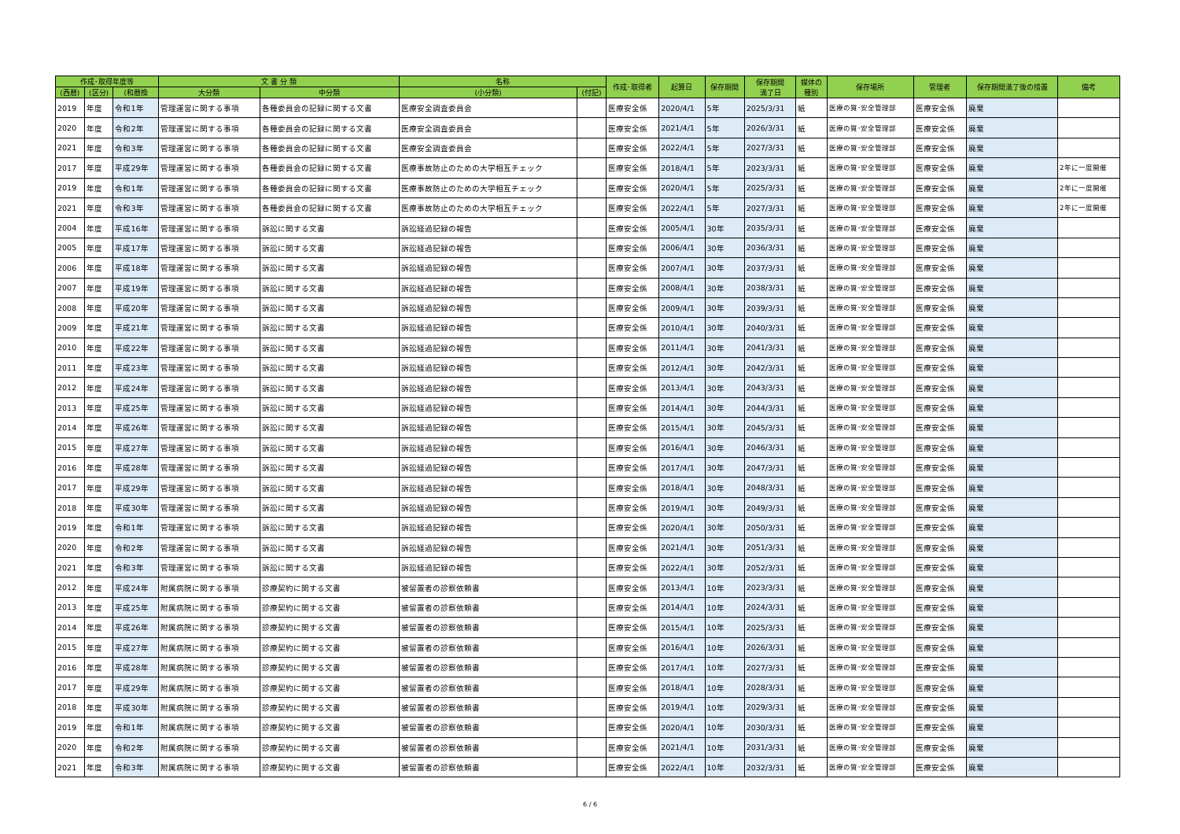| 作成･取得年度等 | | | 文 書 分 類 | | 名称 | | 作成･取得者 | 起算日 | 保存期間 | 保存期間 満了日 | 媒体の 種別 | 保存場所 | 管理者 | 保存期間満了後の措置 | 備考 |
| --- | --- | --- | --- | --- | --- | --- | --- | --- | --- | --- | --- | --- | --- | --- | --- |
| (西暦) | (区分) | (和暦換 | 大分類 | 中分類 | (小分類) | (付記) | | | | | | | | | |
| 2019 | 年度 | 令和1年 | 管理運営に関する事項 | 各種委員会の記録に関する文書 | 医療安全調査委員会 | | 医療安全係 | 2020/4/1 | 5年 | 2025/3/31 | 紙 | 医療の質･安全管理部 | 医療安全係 | 廃棄 | |
| 2020 | 年度 | 令和2年 | 管理運営に関する事項 | 各種委員会の記録に関する文書 | 医療安全調査委員会 | | 医療安全係 | 2021/4/1 | 5年 | 2026/3/31 | 紙 | 医療の質･安全管理部 | 医療安全係 | 廃棄 | |
| 2021 | 年度 | 令和3年 | 管理運営に関する事項 | 各種委員会の記録に関する文書 | 医療安全調査委員会 | | 医療安全係 | 2022/4/1 | 5年 | 2027/3/31 | 紙 | 医療の質･安全管理部 | 医療安全係 | 廃棄 | |
| 2017 | 年度 | 平成29年 | 管理運営に関する事項 | 各種委員会の記録に関する文書 | 医療事故防止のための大学相互チェック | | 医療安全係 | 2018/4/1 | 5年 | 2023/3/31 | 紙 | 医療の質･安全管理部 | 医療安全係 | 廃棄 | 2年に一度開催 |
| 2019 | 年度 | 令和1年 | 管理運営に関する事項 | 各種委員会の記録に関する文書 | 医療事故防止のための大学相互チェック | | 医療安全係 | 2020/4/1 | 5年 | 2025/3/31 | 紙 | 医療の質･安全管理部 | 医療安全係 | 廃棄 | 2年に一度開催 |
| 2021 | 年度 | 令和3年 | 管理運営に関する事項 | 各種委員会の記録に関する文書 | 医療事故防止のための大学相互チェック | | 医療安全係 | 2022/4/1 | 5年 | 2027/3/31 | 紙 | 医療の質･安全管理部 | 医療安全係 | 廃棄 | 2年に一度開催 |
| 2004 | 年度 | 平成16年 | 管理運営に関する事項 | 訴訟に関する文書 | 訴訟経過記録の報告 | | 医療安全係 | 2005/4/1 | 30年 | 2035/3/31 | 紙 | 医療の質･安全管理部 | 医療安全係 | 廃棄 | |
| 2005 | 年度 | 平成17年 | 管理運営に関する事項 | 訴訟に関する文書 | 訴訟経過記録の報告 | | 医療安全係 | 2006/4/1 | 30年 | 2036/3/31 | 紙 | 医療の質･安全管理部 | 医療安全係 | 廃棄 | |
| 2006 | 年度 | 平成18年 | 管理運営に関する事項 | 訴訟に関する文書 | 訴訟経過記録の報告 | | 医療安全係 | 2007/4/1 | 30年 | 2037/3/31 | 紙 | 医療の質･安全管理部 | 医療安全係 | 廃棄 | |
| 2007 | 年度 | 平成19年 | 管理運営に関する事項 | 訴訟に関する文書 | 訴訟経過記録の報告 | | 医療安全係 | 2008/4/1 | 30年 | 2038/3/31 | 紙 | 医療の質･安全管理部 | 医療安全係 | 廃棄 | |
| 2008 | 年度 | 平成20年 | 管理運営に関する事項 | 訴訟に関する文書 | 訴訟経過記録の報告 | | 医療安全係 | 2009/4/1 | 30年 | 2039/3/31 | 紙 | 医療の質･安全管理部 | 医療安全係 | 廃棄 | |
| 2009 | 年度 | 平成21年 | 管理運営に関する事項 | 訴訟に関する文書 | 訴訟経過記録の報告 | | 医療安全係 | 2010/4/1 | 30年 | 2040/3/31 | 紙 | 医療の質･安全管理部 | 医療安全係 | 廃棄 | |
| 2010 | 年度 | 平成22年 | 管理運営に関する事項 | 訴訟に関する文書 | 訴訟経過記録の報告 | | 医療安全係 | 2011/4/1 | 30年 | 2041/3/31 | 紙 | 医療の質･安全管理部 | 医療安全係 | 廃棄 | |
| 2011 | 年度 | 平成23年 | 管理運営に関する事項 | 訴訟に関する文書 | 訴訟経過記録の報告 | | 医療安全係 | 2012/4/1 | 30年 | 2042/3/31 | 紙 | 医療の質･安全管理部 | 医療安全係 | 廃棄 | |
| 2012 | 年度 | 平成24年 | 管理運営に関する事項 | 訴訟に関する文書 | 訴訟経過記録の報告 | | 医療安全係 | 2013/4/1 | 30年 | 2043/3/31 | 紙 | 医療の質･安全管理部 | 医療安全係 | 廃棄 | |
| 2013 | 年度 | 平成25年 | 管理運営に関する事項 | 訴訟に関する文書 | 訴訟経過記録の報告 | | 医療安全係 | 2014/4/1 | 30年 | 2044/3/31 | 紙 | 医療の質･安全管理部 | 医療安全係 | 廃棄 | |
| 2014 | 年度 | 平成26年 | 管理運営に関する事項 | 訴訟に関する文書 | 訴訟経過記録の報告 | | 医療安全係 | 2015/4/1 | 30年 | 2045/3/31 | 紙 | 医療の質･安全管理部 | 医療安全係 | 廃棄 | |
| 2015 | 年度 | 平成27年 | 管理運営に関する事項 | 訴訟に関する文書 | 訴訟経過記録の報告 | | 医療安全係 | 2016/4/1 | 30年 | 2046/3/31 | 紙 | 医療の質･安全管理部 | 医療安全係 | 廃棄 | |
| 2016 | 年度 | 平成28年 | 管理運営に関する事項 | 訴訟に関する文書 | 訴訟経過記録の報告 | | 医療安全係 | 2017/4/1 | 30年 | 2047/3/31 | 紙 | 医療の質･安全管理部 | 医療安全係 | 廃棄 | |
| 2017 | 年度 | 平成29年 | 管理運営に関する事項 | 訴訟に関する文書 | 訴訟経過記録の報告 | | 医療安全係 | 2018/4/1 | 30年 | 2048/3/31 | 紙 | 医療の質･安全管理部 | 医療安全係 | 廃棄 | |
| 2018 | 年度 | 平成30年 | 管理運営に関する事項 | 訴訟に関する文書 | 訴訟経過記録の報告 | | 医療安全係 | 2019/4/1 | 30年 | 2049/3/31 | 紙 | 医療の質･安全管理部 | 医療安全係 | 廃棄 | |
| 2019 | 年度 | 令和1年 | 管理運営に関する事項 | 訴訟に関する文書 | 訴訟経過記録の報告 | | 医療安全係 | 2020/4/1 | 30年 | 2050/3/31 | 紙 | 医療の質･安全管理部 | 医療安全係 | 廃棄 | |
| 2020 | 年度 | 令和2年 | 管理運営に関する事項 | 訴訟に関する文書 | 訴訟経過記録の報告 | | 医療安全係 | 2021/4/1 | 30年 | 2051/3/31 | 紙 | 医療の質･安全管理部 | 医療安全係 | 廃棄 | |
| 2021 | 年度 | 令和3年 | 管理運営に関する事項 | 訴訟に関する文書 | 訴訟経過記録の報告 | | 医療安全係 | 2022/4/1 | 30年 | 2052/3/31 | 紙 | 医療の質･安全管理部 | 医療安全係 | 廃棄 | |
| 2012 | 年度 | 平成24年 | 附属病院に関する事項 | 診療契約に関する文書 | 被留置者の診察依頼書 | | 医療安全係 | 2013/4/1 | 10年 | 2023/3/31 | 紙 | 医療の質･安全管理部 | 医療安全係 | 廃棄 | |
| 2013 | 年度 | 平成25年 | 附属病院に関する事項 | 診療契約に関する文書 | 被留置者の診察依頼書 | | 医療安全係 | 2014/4/1 | 10年 | 2024/3/31 | 紙 | 医療の質･安全管理部 | 医療安全係 | 廃棄 | |
| 2014 | 年度 | 平成26年 | 附属病院に関する事項 | 診療契約に関する文書 | 被留置者の診察依頼書 | | 医療安全係 | 2015/4/1 | 10年 | 2025/3/31 | 紙 | 医療の質･安全管理部 | 医療安全係 | 廃棄 | |
| 2015 | 年度 | 平成27年 | 附属病院に関する事項 | 診療契約に関する文書 | 被留置者の診察依頼書 | | 医療安全係 | 2016/4/1 | 10年 | 2026/3/31 | 紙 | 医療の質･安全管理部 | 医療安全係 | 廃棄 | |
| 2016 | 年度 | 平成28年 | 附属病院に関する事項 | 診療契約に関する文書 | 被留置者の診察依頼書 | | 医療安全係 | 2017/4/1 | 10年 | 2027/3/31 | 紙 | 医療の質･安全管理部 | 医療安全係 | 廃棄 | |
| 2017 | 年度 | 平成29年 | 附属病院に関する事項 | 診療契約に関する文書 | 被留置者の診察依頼書 | | 医療安全係 | 2018/4/1 | 10年 | 2028/3/31 | 紙 | 医療の質･安全管理部 | 医療安全係 | 廃棄 | |
| 2018 | 年度 | 平成30年 | 附属病院に関する事項 | 診療契約に関する文書 | 被留置者の診察依頼書 | | 医療安全係 | 2019/4/1 | 10年 | 2029/3/31 | 紙 | 医療の質･安全管理部 | 医療安全係 | 廃棄 | |
| 2019 | 年度 | 令和1年 | 附属病院に関する事項 | 診療契約に関する文書 | 被留置者の診察依頼書 | | 医療安全係 | 2020/4/1 | 10年 | 2030/3/31 | 紙 | 医療の質･安全管理部 | 医療安全係 | 廃棄 | |
| 2020 | 年度 | 令和2年 | 附属病院に関する事項 | 診療契約に関する文書 | 被留置者の診察依頼書 | | 医療安全係 | 2021/4/1 | 10年 | 2031/3/31 | 紙 | 医療の質･安全管理部 | 医療安全係 | 廃棄 | |
| 2021 | 年度 | 令和3年 | 附属病院に関する事項 | 診療契約に関する文書 | 被留置者の診察依頼書 | | 医療安全係 | 2022/4/1 | 10年 | 2032/3/31 | 紙 | 医療の質･安全管理部 | 医療安全係 | 廃棄 | |
6 / 6